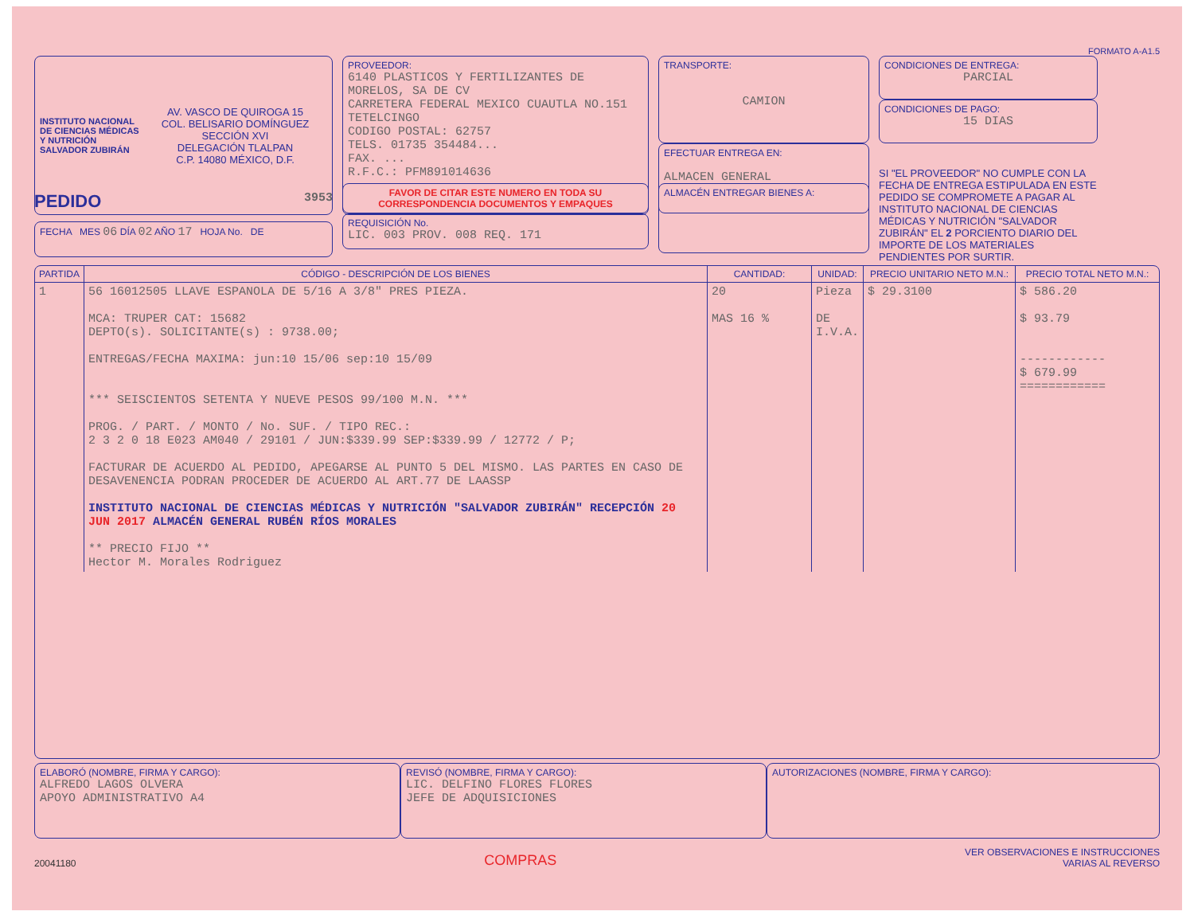FORMATO A-A1.5
INSTITUTO NACIONAL DE CIENCIAS MÉDICAS Y NUTRICIÓN SALVADOR ZUBIRÁN
AV. VASCO DE QUIROGA 15
COL. BELISARIO DOMÍNGUEZ
SECCIÓN XVI
DELEGACIÓN TLALPAN
C.P. 14080 MÉXICO, D.F.
PROVEEDOR:
6140 PLASTICOS Y FERTILIZANTES DE MORELOS, SA DE CV
CARRETERA FEDERAL MEXICO CUAUTLA NO.151
TETELCINGO
CODIGO POSTAL: 62757
TELS. 01735 354484...
FAX. ...
R.F.C.: PFM891014636
TRANSPORTE:
CAMION
EFECTUAR ENTREGA EN:
ALMACEN GENERAL
CONDICIONES DE ENTREGA:
PARCIAL
CONDICIONES DE PAGO:
15 DIAS
SI "EL PROVEEDOR" NO CUMPLE CON LA FECHA DE ENTREGA ESTIPULADA EN ESTE PEDIDO SE COMPROMETE A PAGAR AL INSTITUTO NACIONAL DE CIENCIAS MÉDICAS Y NUTRICIÓN "SALVADOR ZUBIRÁN" EL 2 PORCIENTO DIARIO DEL IMPORTE DE LOS MATERIALES PENDIENTES POR SURTIR.
PEDIDO 3953
FECHA MES 06 DÍA 02 AÑO 17 HOJA No. DE
FAVOR DE CITAR ESTE NUMERO EN TODA SU CORRESPONDENCIA DOCUMENTOS Y EMPAQUES
REQUISICIÓN No.
LIC. 003 PROV. 008 REQ. 171
ALMACÉN ENTREGAR BIENES A:
| PARTIDA | CÓDIGO - DESCRIPCIÓN DE LOS BIENES | CANTIDAD: | UNIDAD: | PRECIO UNITARIO NETO M.N.: | PRECIO TOTAL NETO M.N.: |
| --- | --- | --- | --- | --- | --- |
| 1 | 56 16012505 LLAVE ESPANOLA DE 5/16 A 3/8" PRES PIEZA. MCA: TRUPER CAT: 15682 DEPTO(s). SOLICITANTE(s) : 9738.00; ENTREGAS/FECHA MAXIMA: jun:10 15/06 sep:10 15/09 *** SEISCIENTOS SETENTA Y NUEVE PESOS 99/100 M.N. *** PROG. / PART. / MONTO / No. SUF. / TIPO REC.: 2 3 2 0 18 E023 AM040 / 29101 / JUN:$339.99 SEP:$339.99 / 12772 / P; FACTURAR DE ACUERDO AL PEDIDO, APEGARSE AL PUNTO 5 DEL MISMO. LAS PARTES EN CASO DE DESAVENENCIA PODRAN PROCEDER DE ACUERDO AL ART.77 DE LAASSP INSTITUTO NACIONAL DE CIENCIAS MÉDICAS Y NUTRICIÓN "SALVADOR ZUBIRÁN" RECEPCIÓN 20 JUN 2017 ALMACÉN GENERAL RUBÉN RÍOS MORALES ** PRECIO FIJO ** Hector M. Morales Rodriguez | 20 MAS 16 % | Pieza DE I.V.A. | $ 29.3100 | $ 586.20 $ 93.79 ------------ $ 679.99 ============ |
ELABORÓ (NOMBRE, FIRMA Y CARGO):
ALFREDO LAGOS OLVERA
APOYO ADMINISTRATIVO A4
REVISÓ (NOMBRE, FIRMA Y CARGO):
LIC. DELFINO FLORES FLORES
JEFE DE ADQUISICIONES
AUTORIZACIONES (NOMBRE, FIRMA Y CARGO):
20041180 COMPRAS VER OBSERVACIONES E INSTRUCCIONES
VARIAS AL REVERSO